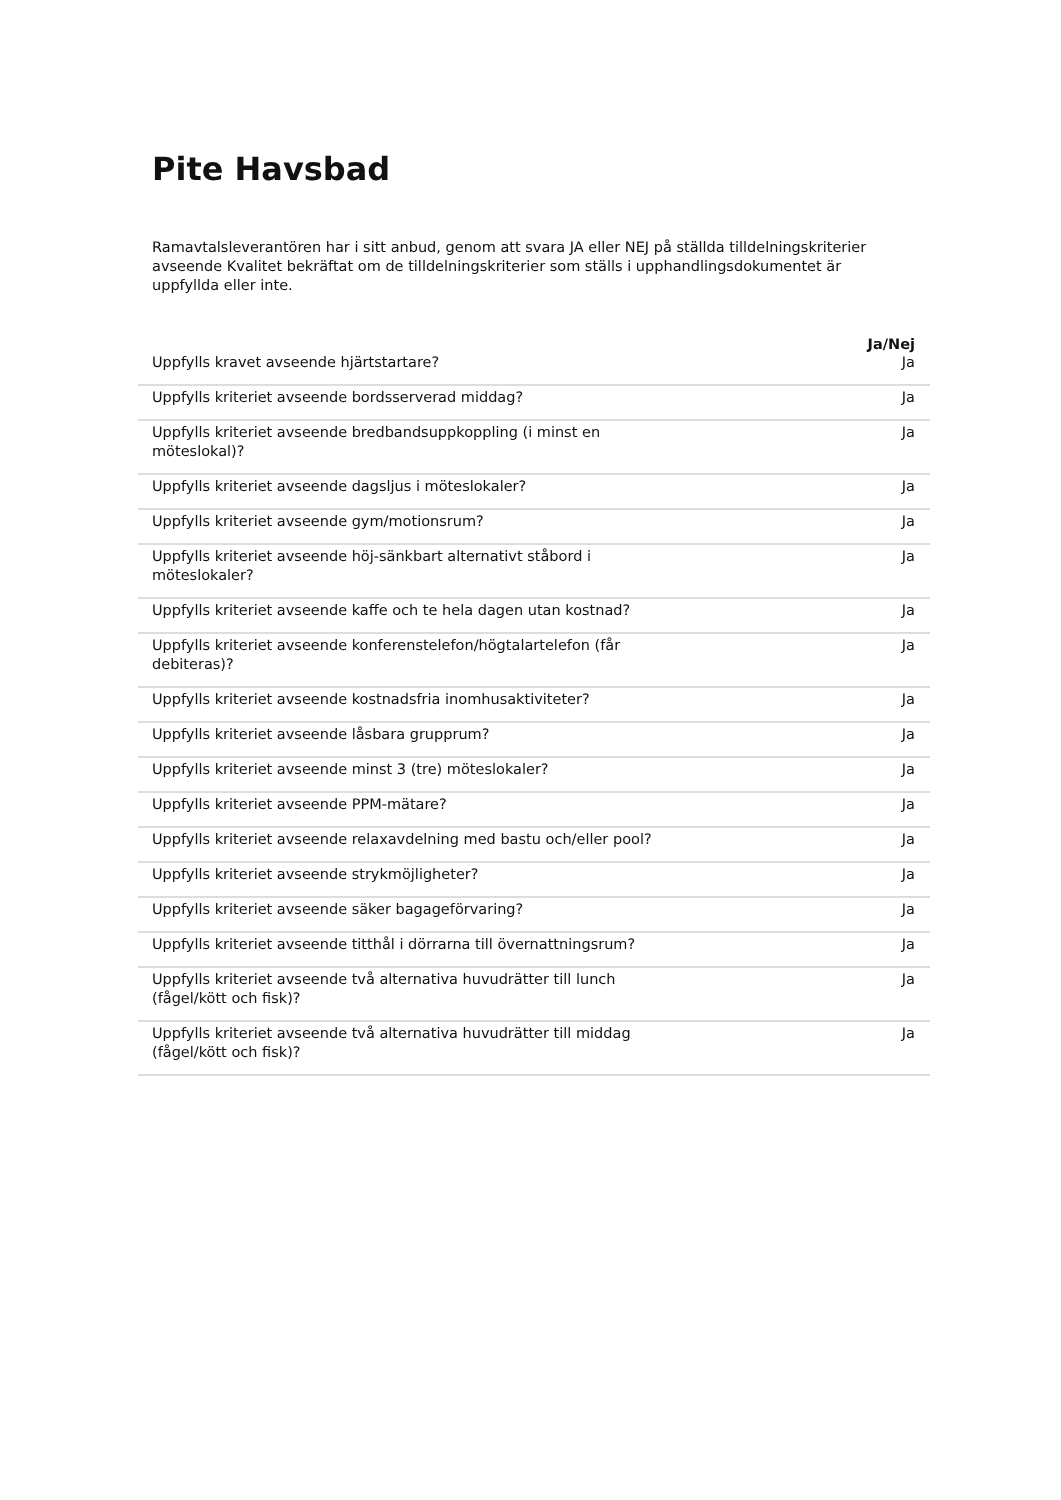Pite Havsbad
Ramavtalsleverantören har i sitt anbud, genom att svara JA eller NEJ på ställda tilldelningskriterier avseende Kvalitet bekräftat om de tilldelningskriterier som ställs i upphandlingsdokumentet är uppfyllda eller inte.
| | Ja/Nej |
| --- | --- |
| Uppfylls kravet avseende hjärtstartare? | Ja |
| Uppfylls kriteriet avseende bordsserverad middag? | Ja |
| Uppfylls kriteriet avseende bredbandsuppkoppling (i minst en möteslokal)? | Ja |
| Uppfylls kriteriet avseende dagsljus i möteslokaler? | Ja |
| Uppfylls kriteriet avseende gym/motionsrum? | Ja |
| Uppfylls kriteriet avseende höj-sänkbart alternativt ståbord i möteslokaler? | Ja |
| Uppfylls kriteriet avseende kaffe och te hela dagen utan kostnad? | Ja |
| Uppfylls kriteriet avseende konferenstelefon/högtalartelefon (får debiteras)? | Ja |
| Uppfylls kriteriet avseende kostnadsfria inomhusaktiviteter? | Ja |
| Uppfylls kriteriet avseende låsbara grupprum? | Ja |
| Uppfylls kriteriet avseende minst 3 (tre) möteslokaler? | Ja |
| Uppfylls kriteriet avseende PPM-mätare? | Ja |
| Uppfylls kriteriet avseende relaxavdelning med bastu och/eller pool? | Ja |
| Uppfylls kriteriet avseende strykmöjligheter? | Ja |
| Uppfylls kriteriet avseende säker bagageförvaring? | Ja |
| Uppfylls kriteriet avseende titthål i dörrarna till övernattningsrum? | Ja |
| Uppfylls kriteriet avseende två alternativa huvudrätter till lunch (fågel/kött och fisk)? | Ja |
| Uppfylls kriteriet avseende två alternativa huvudrätter till middag (fågel/kött och fisk)? | Ja |